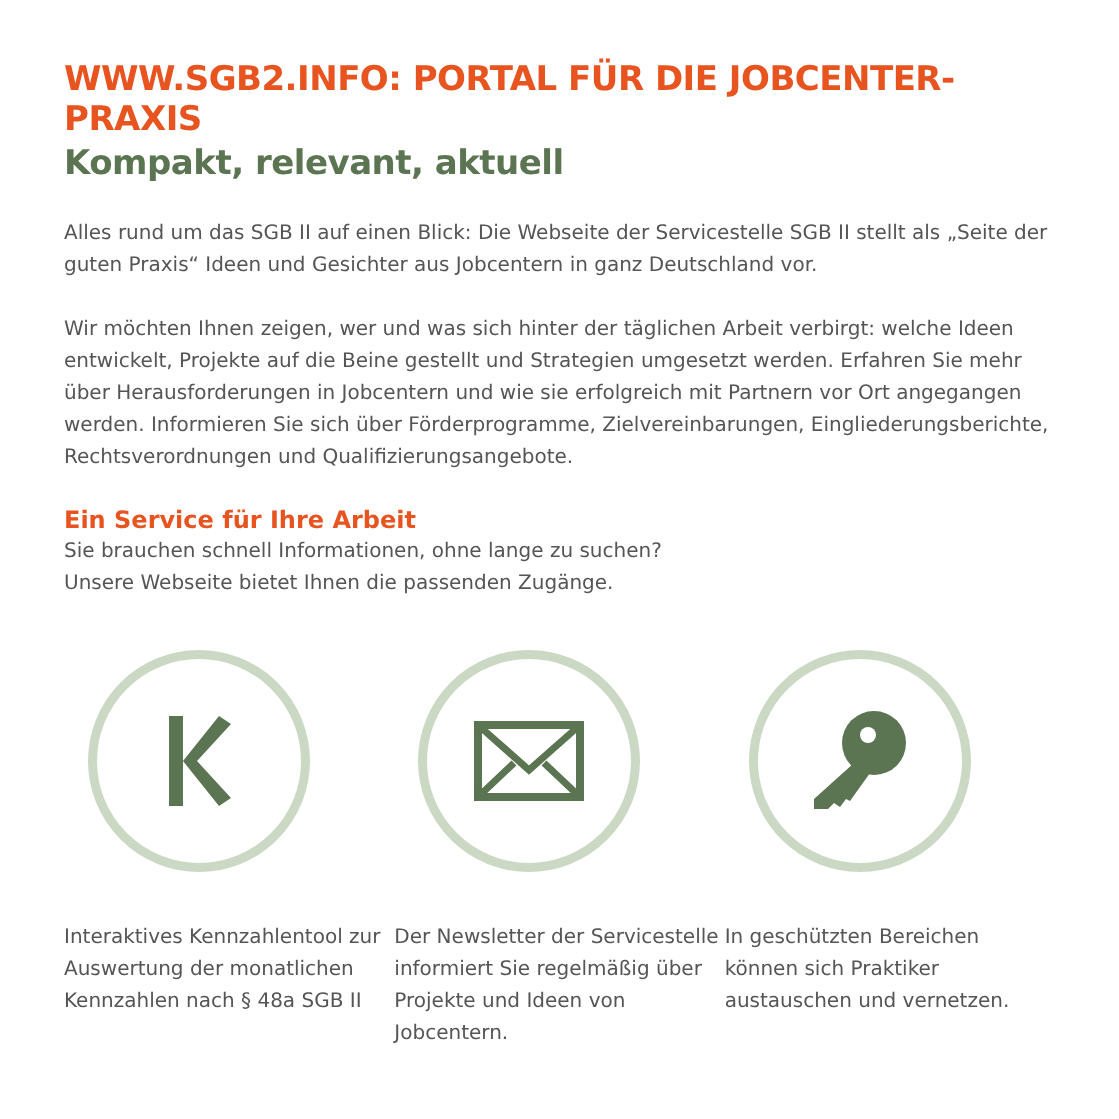WWW.SGB2.INFO: PORTAL FÜR DIE JOBCENTER-PRAXIS
Kompakt, relevant, aktuell
Alles rund um das SGB II auf einen Blick: Die Webseite der Servicestelle SGB II stellt als „Seite der guten Praxis“ Ideen und Gesichter aus Jobcentern in ganz Deutschland vor.
Wir möchten Ihnen zeigen, wer und was sich hinter der täglichen Arbeit verbirgt: welche Ideen entwickelt, Projekte auf die Beine gestellt und Strategien umgesetzt werden. Erfahren Sie mehr über Herausforderungen in Jobcentern und wie sie erfolgreich mit Partnern vor Ort angegangen werden. Informieren Sie sich über Förderprogramme, Zielvereinbarungen, Eingliederungsberichte, Rechtsverordnungen und Qualifizierungsangebote.
Ein Service für Ihre Arbeit
Sie brauchen schnell Informationen, ohne lange zu suchen?
Unsere Webseite bietet Ihnen die passenden Zugänge.
Interaktives Kennzahlentool zur Auswertung der monatlichen Kennzahlen nach § 48a SGB II
Der Newsletter der Servicestelle informiert Sie regelmäßig über Projekte und Ideen von Jobcentern.
In geschützten Bereichen können sich Praktiker austauschen und vernetzen.